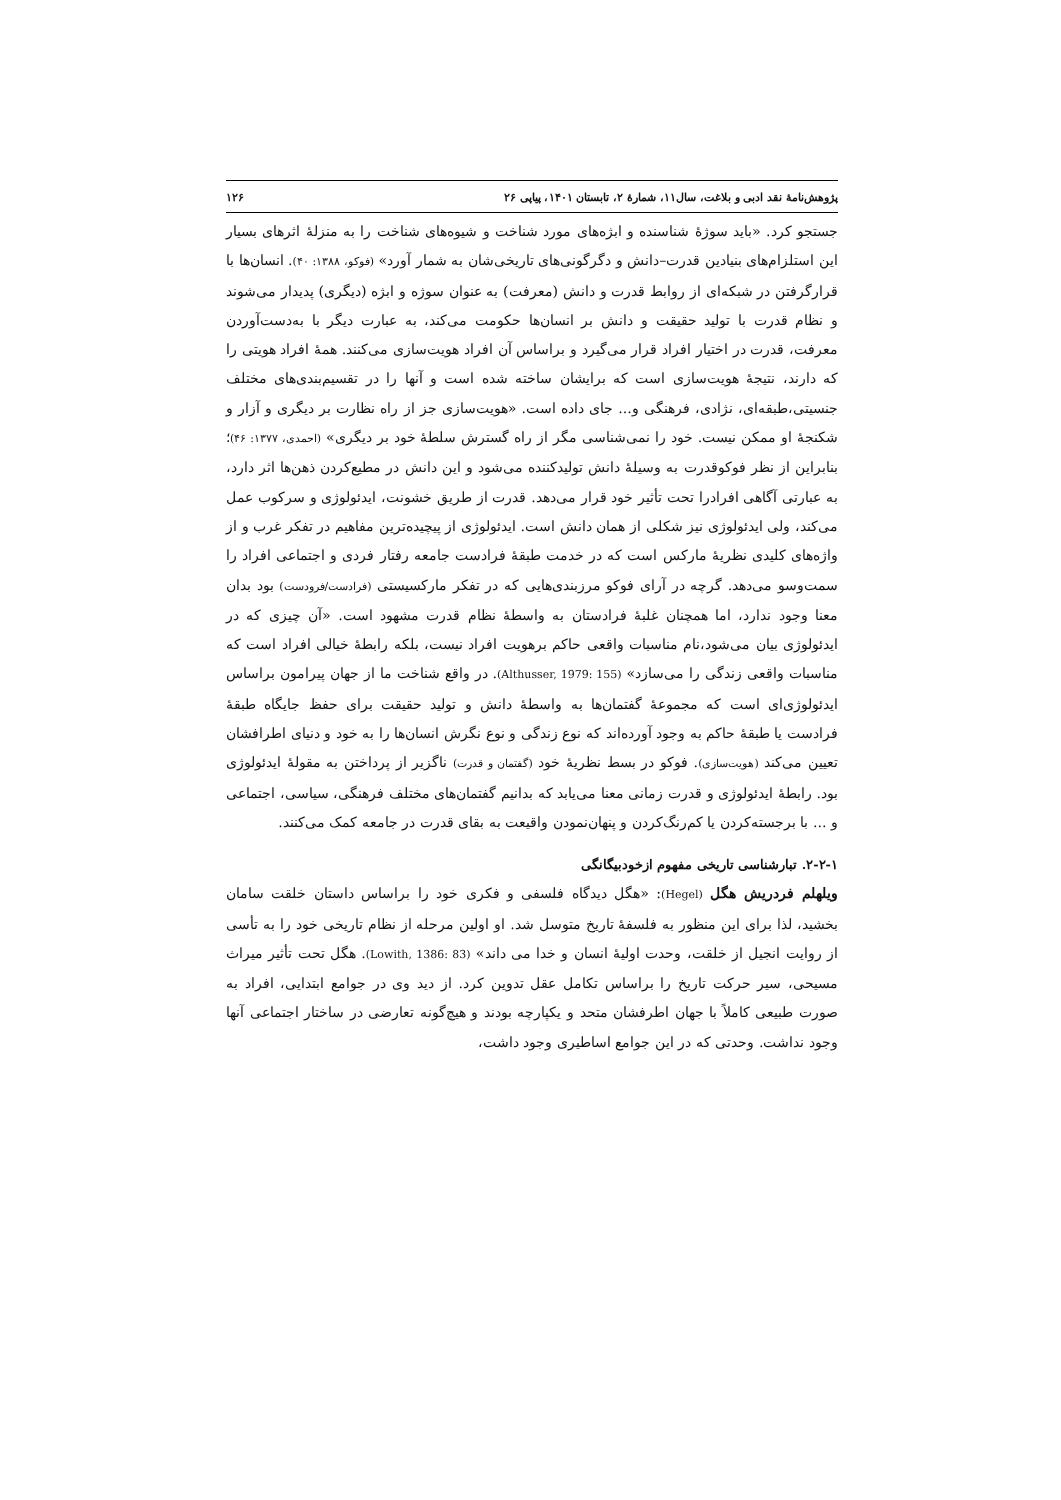پژوهش‌نامهٔ نقد ادبی و بلاغت، سال۱۱، شمارهٔ ۲، تابستان ۱۴۰۱، پیاپی ۲۶ ۱۲۶
جستجو کرد. «باید سوژهٔ شناسنده و ابژه‌های مورد شناخت و شیوه‌های شناخت را به منزلهٔ اثرهای بسیار این استلزام‌های بنیادین قدرت–دانش و دگرگونی‌های تاریخی‌شان به شمار آورد» (فوکو، ۱۳۸۸: ۴۰). انسان‌ها با قرارگرفتن در شبکه‌ای از روابط قدرت و دانش (معرفت) به عنوان سوژه و ابژه (دیگری) پدیدار می‌شوند و نظام قدرت با تولید حقیقت و دانش بر انسان‌ها حکومت می‌کند، به عبارت دیگر با به‌دست‌آوردن معرفت، قدرت در اختیار افراد قرار می‌گیرد و براساس آن افراد هویت‌سازی می‌کنند. همهٔ افراد هویتی را که دارند، نتیجهٔ هویت‌سازی است که برایشان ساخته شده است و آنها را در تقسیم‌بندی‌های مختلف جنسیتی،طبقه‌ای، نژادی، فرهنگی و... جای داده است. «هویت‌سازی جز از راه نظارت بر دیگری و آزار و شکنجهٔ او ممکن نیست. خود را نمی‌شناسی مگر از راه گسترش سلطهٔ خود بر دیگری» (احمدی، ۱۳۷۷: ۴۶)؛ بنابراین از نظر فوکوقدرت به وسیلهٔ دانش تولیدکننده می‌شود و این دانش در مطیع‌کردن ذهن‌ها اثر دارد، به عبارتی آگاهی افرادرا تحت تأثیر خود قرار می‌دهد. قدرت از طریق خشونت، ایدئولوژی و سرکوب عمل می‌کند، ولی ایدئولوژی نیز شکلی از همان دانش است. ایدئولوژی از پیچیده‌ترین مفاهیم در تفکر غرب و از واژه‌های کلیدی نظریهٔ مارکس است که در خدمت طبقهٔ فرادست جامعه رفتار فردی و اجتماعی افراد را سمت‌وسو می‌دهد. گرچه در آرای فوکو مرزبندی‌هایی که در تفکر مارکسیستی (فرادست/فرودست) بود بدان معنا وجود ندارد، اما همچنان غلبهٔ فرادستان به واسطهٔ نظام قدرت مشهود است. «آن چیزی که در ایدئولوژی بیان می‌شود،نام مناسبات واقعی حاکم برهویت افراد نیست، بلکه رابطهٔ خیالی افراد است که مناسبات واقعی زندگی را می‌سازد» (Althusser, 1979: 155). در واقع شناخت ما از جهان پیرامون براساس ایدئولوژی‌ای است که مجموعهٔ گفتمان‌ها به واسطهٔ دانش و تولید حقیقت برای حفظ جایگاه طبقهٔ فرادست یا طبقهٔ حاکم به وجود آورده‌اند که نوع زندگی و نوع نگرش انسان‌ها را به خود و دنیای اطرافشان تعیین می‌کند (هویت‌سازی). فوکو در بسط نظریهٔ خود (گفتمان و قدرت) ناگزیر از پرداختن به مقولهٔ ایدئولوژی بود. رابطهٔ ایدئولوژی و قدرت زمانی معنا می‌یابد که بدانیم گفتمان‌های مختلف فرهنگی، سیاسی، اجتماعی و ... با برجسته‌کردن یا کم‌رنگ‌کردن و پنهان‌نمودن واقیعت به بقای قدرت در جامعه کمک می‌کنند.
۲-۲-۱. تبارشناسی تاریخی مفهوم ازخودبیگانگی
ویلهلم فردریش هگل (Hegel): «هگل دیدگاه فلسفی و فکری خود را براساس داستان خلقت سامان بخشید، لذا برای این منظور به فلسفهٔ تاریخ متوسل شد. او اولین مرحله از نظام تاریخی خود را به تأسی از روایت انجیل از خلقت، وحدت اولیهٔ انسان و خدا می داند» (Lowith, 1386: 83). هگل تحت تأثیر میراث مسیحی، سیر حرکت تاریخ را براساس تکامل عقل تدوین کرد. از دید وی در جوامع ابتدایی، افراد به صورت طبیعی کاملاً با جهان اطرفشان متحد و یکپارچه بودند و هیچ‌گونه تعارضی در ساختار اجتماعی آنها وجود نداشت. وحدتی که در این جوامع اساطیری وجود داشت،